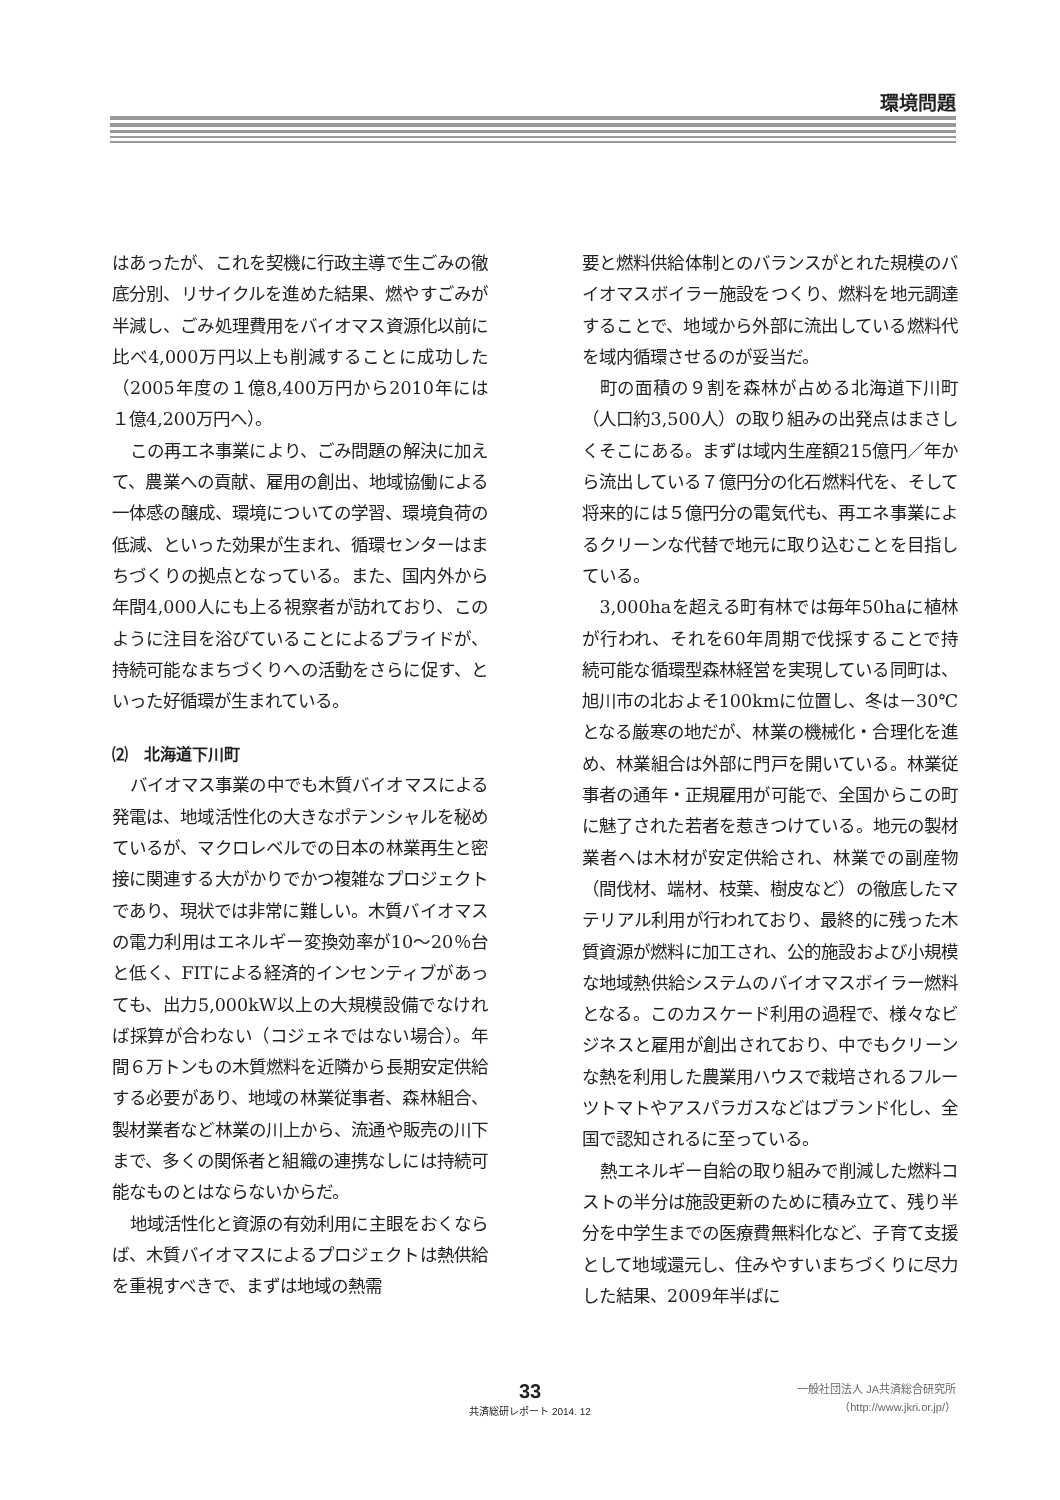環境問題
はあったが、これを契機に行政主導で生ごみの徹底分別、リサイクルを進めた結果、燃やすごみが半減し、ごみ処理費用をバイオマス資源化以前に比べ4,000万円以上も削減することに成功した（2005年度の１億8,400万円から2010年には１億4,200万円へ）。
この再エネ事業により、ごみ問題の解決に加えて、農業への貢献、雇用の創出、地域協働による一体感の醸成、環境についての学習、環境負荷の低減、といった効果が生まれ、循環センターはまちづくりの拠点となっている。また、国内外から年間4,000人にも上る視察者が訪れており、このように注目を浴びていることによるプライドが、持続可能なまちづくりへの活動をさらに促す、といった好循環が生まれている。
⑵　北海道下川町
バイオマス事業の中でも木質バイオマスによる発電は、地域活性化の大きなポテンシャルを秘めているが、マクロレベルでの日本の林業再生と密接に関連する大がかりでかつ複雑なプロジェクトであり、現状では非常に難しい。木質バイオマスの電力利用はエネルギー変換効率が10～20％台と低く、FITによる経済的インセンティブがあっても、出力5,000kW以上の大規模設備でなければ採算が合わない（コジェネではない場合）。年間６万トンもの木質燃料を近隣から長期安定供給する必要があり、地域の林業従事者、森林組合、製材業者など林業の川上から、流通や販売の川下まで、多くの関係者と組織の連携なしには持続可能なものとはならないからだ。
地域活性化と資源の有効利用に主眼をおくならば、木質バイオマスによるプロジェクトは熱供給を重視すべきで、まずは地域の熱需
要と燃料供給体制とのバランスがとれた規模のバイオマスボイラー施設をつくり、燃料を地元調達することで、地域から外部に流出している燃料代を域内循環させるのが妥当だ。
町の面積の９割を森林が占める北海道下川町（人口約3,500人）の取り組みの出発点はまさしくそこにある。まずは域内生産額215億円／年から流出している７億円分の化石燃料代を、そして将来的には５億円分の電気代も、再エネ事業によるクリーンな代替で地元に取り込むことを目指している。
3,000haを超える町有林では毎年50haに植林が行われ、それを60年周期で伐採することで持続可能な循環型森林経営を実現している同町は、旭川市の北およそ100kmに位置し、冬は－30℃となる厳寒の地だが、林業の機械化・合理化を進め、林業組合は外部に門戸を開いている。林業従事者の通年・正規雇用が可能で、全国からこの町に魅了された若者を惹きつけている。地元の製材業者へは木材が安定供給され、林業での副産物（間伐材、端材、枝葉、樹皮など）の徹底したマテリアル利用が行われており、最終的に残った木質資源が燃料に加工され、公的施設および小規模な地域熱供給システムのバイオマスボイラー燃料となる。このカスケード利用の過程で、様々なビジネスと雇用が創出されており、中でもクリーンな熱を利用した農業用ハウスで栽培されるフルーツトマトやアスパラガスなどはブランド化し、全国で認知されるに至っている。
熱エネルギー自給の取り組みで削減した燃料コストの半分は施設更新のために積み立て、残り半分を中学生までの医療費無料化など、子育て支援として地域還元し、住みやすいまちづくりに尽力した結果、2009年半ばに
33
共済総研レポート 2014. 12
一般社団法人 JA共済総合研究所
（http://www.jkri.or.jp/）